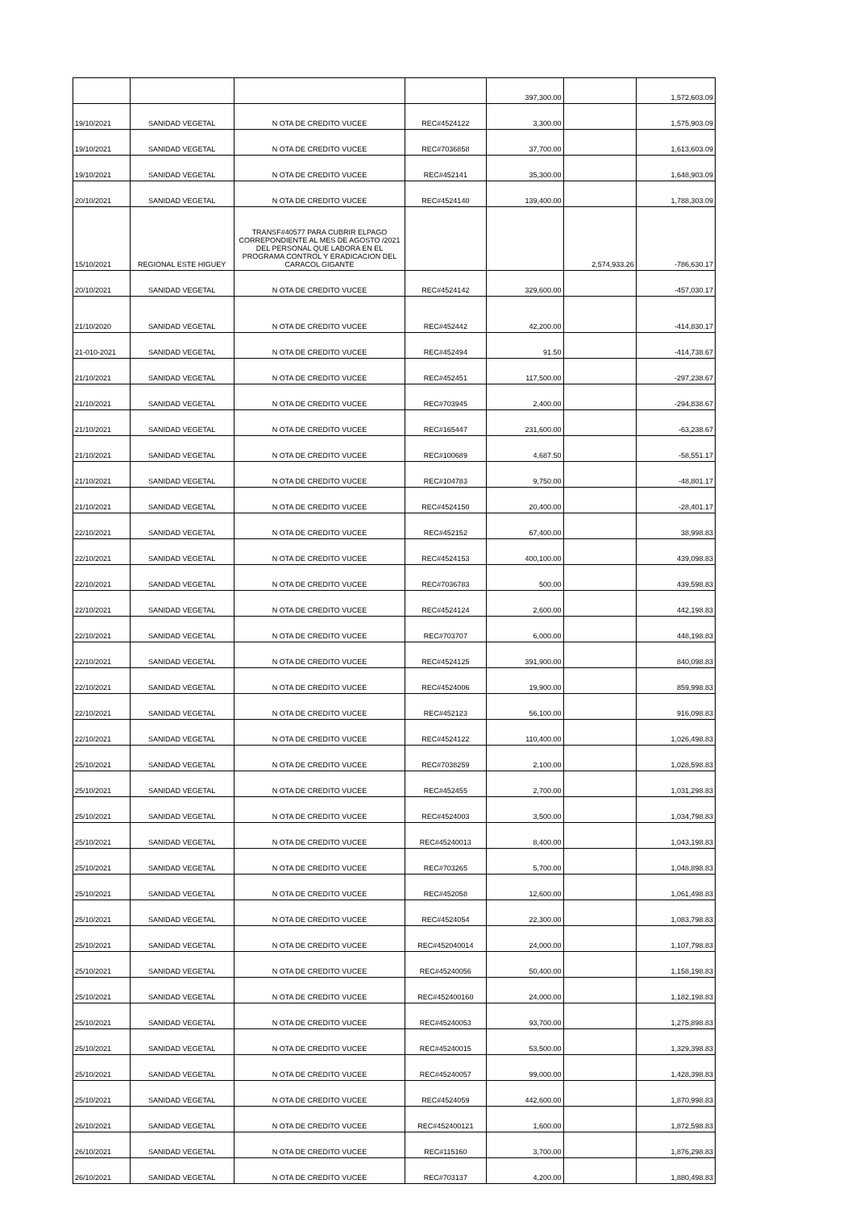| | | | | 397,300.00 | | 1,572,603.09 |
| 19/10/2021 | SANIDAD VEGETAL | N OTA DE CREDITO VUCEE | REC#4524122 | 3,300.00 | | 1,575,903.09 |
| 19/10/2021 | SANIDAD VEGETAL | N OTA DE CREDITO VUCEE | REC#7036858 | 37,700.00 | | 1,613,603.09 |
| 19/10/2021 | SANIDAD VEGETAL | N OTA DE CREDITO VUCEE | REC#452141 | 35,300.00 | | 1,648,903.09 |
| 20/10/2021 | SANIDAD VEGETAL | N OTA DE CREDITO VUCEE | REC#4524140 | 139,400.00 | | 1,788,303.09 |
| 15/10/2021 | REGIONAL ESTE HIGUEY | TRANSF#40577 PARA CUBRIR ELPAGO CORREPONDIENTE AL MES DE AGOSTO /2021 DEL PERSONAL QUE LABORA EN EL PROGRAMA CONTROL Y ERADICACION DEL CARACOL GIGANTE | | | 2,574,933.26 | -786,630.17 |
| 20/10/2021 | SANIDAD VEGETAL | N OTA DE CREDITO VUCEE | REC#4524142 | 329,600.00 | | -457,030.17 |
| 21/10/2020 | SANIDAD VEGETAL | N OTA DE CREDITO VUCEE | REC#452442 | 42,200.00 | | -414,830.17 |
| 21-010-2021 | SANIDAD VEGETAL | N OTA DE CREDITO VUCEE | REC#452494 | 91.50 | | -414,738.67 |
| 21/10/2021 | SANIDAD VEGETAL | N OTA DE CREDITO VUCEE | REC#452451 | 117,500.00 | | -297,238.67 |
| 21/10/2021 | SANIDAD VEGETAL | N OTA DE CREDITO VUCEE | REC#703945 | 2,400.00 | | -294,838.67 |
| 21/10/2021 | SANIDAD VEGETAL | N OTA DE CREDITO VUCEE | REC#165447 | 231,600.00 | | -63,238.67 |
| 21/10/2021 | SANIDAD VEGETAL | N OTA DE CREDITO VUCEE | REC#100689 | 4,687.50 | | -58,551.17 |
| 21/10/2021 | SANIDAD VEGETAL | N OTA DE CREDITO VUCEE | REC#104783 | 9,750.00 | | -48,801.17 |
| 21/10/2021 | SANIDAD VEGETAL | N OTA DE CREDITO VUCEE | REC#4524150 | 20,400.00 | | -28,401.17 |
| 22/10/2021 | SANIDAD VEGETAL | N OTA DE CREDITO VUCEE | REC#452152 | 67,400.00 | | 38,998.83 |
| 22/10/2021 | SANIDAD VEGETAL | N OTA DE CREDITO VUCEE | REC#4524153 | 400,100.00 | | 439,098.83 |
| 22/10/2021 | SANIDAD VEGETAL | N OTA DE CREDITO VUCEE | REC#7036783 | 500.00 | | 439,598.83 |
| 22/10/2021 | SANIDAD VEGETAL | N OTA DE CREDITO VUCEE | REC#4524124 | 2,600.00 | | 442,198.83 |
| 22/10/2021 | SANIDAD VEGETAL | N OTA DE CREDITO VUCEE | REC#703707 | 6,000.00 | | 448,198.83 |
| 22/10/2021 | SANIDAD VEGETAL | N OTA DE CREDITO VUCEE | REC#4524125 | 391,900.00 | | 840,098.83 |
| 22/10/2021 | SANIDAD VEGETAL | N OTA DE CREDITO VUCEE | REC#4524006 | 19,900.00 | | 859,998.83 |
| 22/10/2021 | SANIDAD VEGETAL | N OTA DE CREDITO VUCEE | REC#452123 | 56,100.00 | | 916,098.83 |
| 22/10/2021 | SANIDAD VEGETAL | N OTA DE CREDITO VUCEE | REC#4524122 | 110,400.00 | | 1,026,498.83 |
| 25/10/2021 | SANIDAD VEGETAL | N OTA DE CREDITO VUCEE | REC#7038259 | 2,100.00 | | 1,028,598.83 |
| 25/10/2021 | SANIDAD VEGETAL | N OTA DE CREDITO VUCEE | REC#452455 | 2,700.00 | | 1,031,298.83 |
| 25/10/2021 | SANIDAD VEGETAL | N OTA DE CREDITO VUCEE | REC#4524003 | 3,500.00 | | 1,034,798.83 |
| 25/10/2021 | SANIDAD VEGETAL | N OTA DE CREDITO VUCEE | REC#45240013 | 8,400.00 | | 1,043,198.83 |
| 25/10/2021 | SANIDAD VEGETAL | N OTA DE CREDITO VUCEE | REC#703265 | 5,700.00 | | 1,048,898.83 |
| 25/10/2021 | SANIDAD VEGETAL | N OTA DE CREDITO VUCEE | REC#452058 | 12,600.00 | | 1,061,498.83 |
| 25/10/2021 | SANIDAD VEGETAL | N OTA DE CREDITO VUCEE | REC#4524054 | 22,300.00 | | 1,083,798.83 |
| 25/10/2021 | SANIDAD VEGETAL | N OTA DE CREDITO VUCEE | REC#452040014 | 24,000.00 | | 1,107,798.83 |
| 25/10/2021 | SANIDAD VEGETAL | N OTA DE CREDITO VUCEE | REC#45240056 | 50,400.00 | | 1,158,198.83 |
| 25/10/2021 | SANIDAD VEGETAL | N OTA DE CREDITO VUCEE | REC#452400160 | 24,000.00 | | 1,182,198.83 |
| 25/10/2021 | SANIDAD VEGETAL | N OTA DE CREDITO VUCEE | REC#45240053 | 93,700.00 | | 1,275,898.83 |
| 25/10/2021 | SANIDAD VEGETAL | N OTA DE CREDITO VUCEE | REC#45240015 | 53,500.00 | | 1,329,398.83 |
| 25/10/2021 | SANIDAD VEGETAL | N OTA DE CREDITO VUCEE | REC#45240057 | 99,000.00 | | 1,428,398.83 |
| 25/10/2021 | SANIDAD VEGETAL | N OTA DE CREDITO VUCEE | REC#4524059 | 442,600.00 | | 1,870,998.83 |
| 26/10/2021 | SANIDAD VEGETAL | N OTA DE CREDITO VUCEE | REC#452400121 | 1,600.00 | | 1,872,598.83 |
| 26/10/2021 | SANIDAD VEGETAL | N OTA DE CREDITO VUCEE | REC#115160 | 3,700.00 | | 1,876,298.83 |
| 26/10/2021 | SANIDAD VEGETAL | N OTA DE CREDITO VUCEE | REC#703137 | 4,200.00 | | 1,880,498.83 |